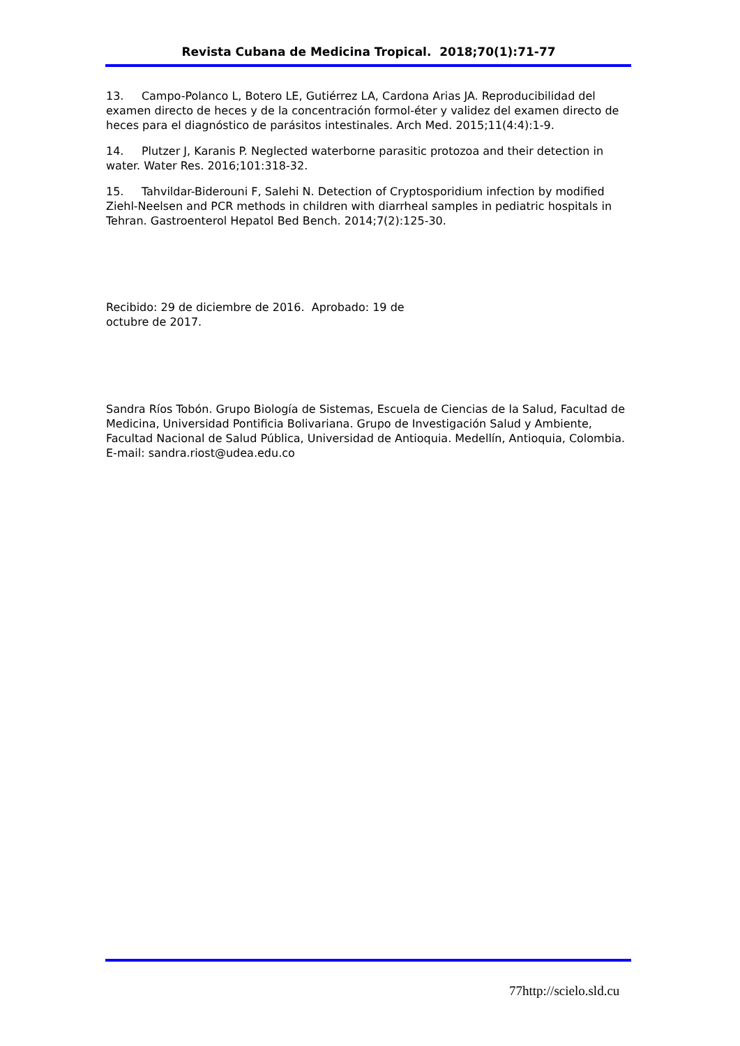Revista Cubana de Medicina Tropical. 2018;70(1):71-77
13. Campo-Polanco L, Botero LE, Gutiérrez LA, Cardona Arias JA. Reproducibilidad del examen directo de heces y de la concentración formol-éter y validez del examen directo de heces para el diagnóstico de parásitos intestinales. Arch Med. 2015;11(4:4):1-9.
14. Plutzer J, Karanis P. Neglected waterborne parasitic protozoa and their detection in water. Water Res. 2016;101:318-32.
15. Tahvildar-Biderouni F, Salehi N. Detection of Cryptosporidium infection by modified Ziehl-Neelsen and PCR methods in children with diarrheal samples in pediatric hospitals in Tehran. Gastroenterol Hepatol Bed Bench. 2014;7(2):125-30.
Recibido: 29 de diciembre de 2016. Aprobado: 19 de octubre de 2017.
Sandra Ríos Tobón. Grupo Biología de Sistemas, Escuela de Ciencias de la Salud, Facultad de Medicina, Universidad Pontificia Bolivariana. Grupo de Investigación Salud y Ambiente, Facultad Nacional de Salud Pública, Universidad de Antioquia. Medellín, Antioquia, Colombia. E-mail: sandra.riost@udea.edu.co
77http://scielo.sld.cu